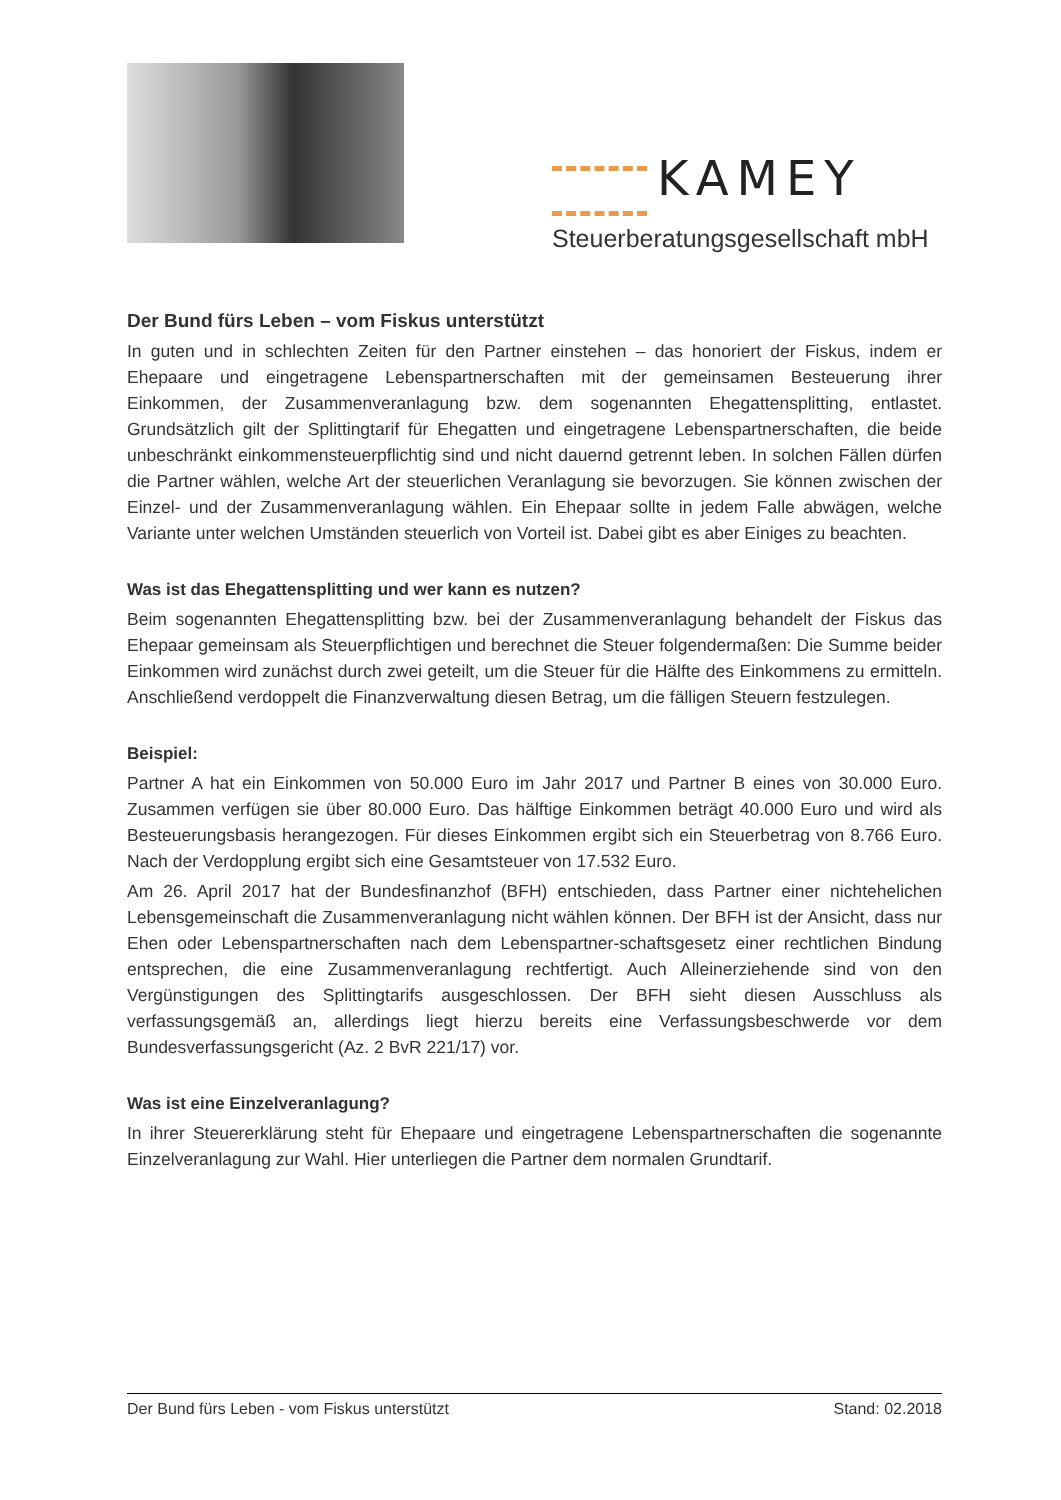KAMEY
Steuerberatungsgesellschaft mbH
Der Bund fürs Leben – vom Fiskus unterstützt
In guten und in schlechten Zeiten für den Partner einstehen – das honoriert der Fiskus, indem er Ehepaare und eingetragene Lebenspartnerschaften mit der gemeinsamen Besteuerung ihrer Einkommen, der Zusammenveranlagung bzw. dem sogenannten Ehegattensplitting, entlastet. Grundsätzlich gilt der Splittingtarif für Ehegatten und eingetragene Lebenspartnerschaften, die beide unbeschränkt einkommensteuerpflichtig sind und nicht dauernd getrennt leben. In solchen Fällen dürfen die Partner wählen, welche Art der steuerlichen Veranlagung sie bevorzugen. Sie können zwischen der Einzel- und der Zusammenveranlagung wählen. Ein Ehepaar sollte in jedem Falle abwägen, welche Variante unter welchen Umständen steuerlich von Vorteil ist. Dabei gibt es aber Einiges zu beachten.
Was ist das Ehegattensplitting und wer kann es nutzen?
Beim sogenannten Ehegattensplitting bzw. bei der Zusammenveranlagung behandelt der Fiskus das Ehepaar gemeinsam als Steuerpflichtigen und berechnet die Steuer folgendermaßen: Die Summe beider Einkommen wird zunächst durch zwei geteilt, um die Steuer für die Hälfte des Einkommens zu ermitteln. Anschließend verdoppelt die Finanzverwaltung diesen Betrag, um die fälligen Steuern festzulegen.
Beispiel:
Partner A hat ein Einkommen von 50.000 Euro im Jahr 2017 und Partner B eines von 30.000 Euro. Zusammen verfügen sie über 80.000 Euro. Das hälftige Einkommen beträgt 40.000 Euro und wird als Besteuerungsbasis herangezogen. Für dieses Einkommen ergibt sich ein Steuerbetrag von 8.766 Euro. Nach der Verdopplung ergibt sich eine Gesamtsteuer von 17.532 Euro.
Am 26. April 2017 hat der Bundesfinanzhof (BFH) entschieden, dass Partner einer nichtehelichen Lebensgemeinschaft die Zusammenveranlagung nicht wählen können. Der BFH ist der Ansicht, dass nur Ehen oder Lebenspartnerschaften nach dem Lebenspartner-schaftsgesetz einer rechtlichen Bindung entsprechen, die eine Zusammenveranlagung rechtfertigt. Auch Alleinerziehende sind von den Vergünstigungen des Splittingtarifs ausgeschlossen. Der BFH sieht diesen Ausschluss als verfassungsgemäß an, allerdings liegt hierzu bereits eine Verfassungsbeschwerde vor dem Bundesverfassungsgericht (Az. 2 BvR 221/17) vor.
Was ist eine Einzelveranlagung?
In ihrer Steuererklärung steht für Ehepaare und eingetragene Lebenspartnerschaften die sogenannte Einzelveranlagung zur Wahl. Hier unterliegen die Partner dem normalen Grundtarif.
Der Bund fürs Leben - vom Fiskus unterstützt Stand: 02.2018